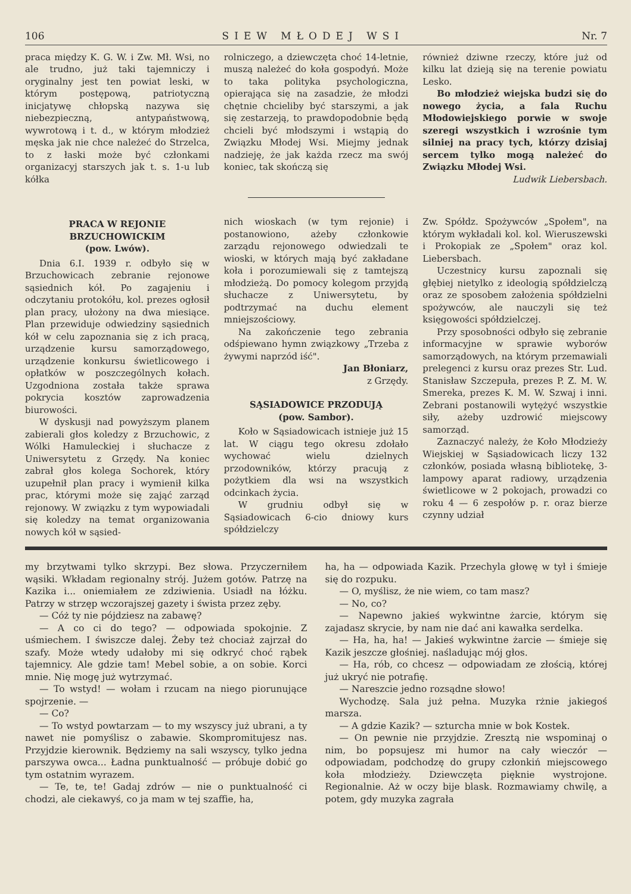106 SIEW MŁODEJ WSI Nr. 7
praca między K. G. W. i Zw. Mł. Wsi, no ale trudno, już taki tajemniczy i oryginalny jest ten powiat leski, w którym postępową, patriotyczną inicjatywę chłopską nazywa się niebezpieczną, antypaństwową, wywrotową i t. d., w którym młodzież męska jak nie chce należeć do Strzelca, to z łaski może być członkami organizacyj starszych jak t. s. 1-u lub kółka
rolniczego, a dziewczęta choć 14-letnie, muszą należeć do koła gospodyń. Może to taka polityka psychologiczna, opierająca się na zasadzie, że młodzi chętnie chcieliby być starszymi, a jak się zestarzeją, to prawdopodobnie będą chcieli być młodszymi i wstąpią do Związku Młodej Wsi. Miejmy jednak nadzieję, że jak każda rzecz ma swój koniec, tak skończą się
również dziwne rzeczy, które już od kilku lat dzieją się na terenie powiatu Lesko.
Bo młodzież wiejska budzi się do nowego życia, a fala Ruchu Młodowiejskiego porwie w swoje szeregi wszystkich i wzrośnie tym silniej na pracy tych, którzy dzisiaj sercem tylko mogą należeć do Związku Młodej Wsi.
Ludwik Liebersbach.
PRACA W REJONIE
BRZUCHOWICKIM
(pow. Lwów).
Dnia 6.I. 1939 r. odbyło się w Brzuchowicach zebranie rejonowe sąsiednich kół. Po zagajeniu i odczytaniu protokółu, kol. prezes ogłosił plan pracy, ułożony na dwa miesiące. Plan przewiduje odwiedziny sąsiednich kół w celu zapoznania się z ich pracą, urządzenie kursu samorządowego, urządzenie konkursu świetlicowego i opłatków w poszczególnych kołach. Uzgodniona została także sprawa pokrycia kosztów zaprowadzenia biurowości.
W dyskusji nad powyższym planem zabierali głos koledzy z Brzuchowic, z Wólki Hamuleckiej i słuchacze z Uniwersytetu z Grzędy. Na koniec zabrał głos kolega Sochorek, który uzupełnił plan pracy i wymienił kilka prac, którymi może się zająć zarząd rejonowy. W związku z tym wypowiadali się koledzy na temat organizowania nowych kół w sąsied-
nich wioskach (w tym rejonie) i postanowiono, ażeby członkowie zarządu rejonowego odwiedzali te wioski, w których mają być zakładane koła i porozumiewali się z tamtejszą młodzieżą. Do pomocy kolegom przyjdą słuchacze z Uniwersytetu, by podtrzymać na duchu element mniejszościowy.
Na zakończenie tego zebrania odśpiewano hymn związkowy „Trzeba z żywymi naprzód iść".
Jan Błoniarz,
z Grzędy.
SĄSIADOWICE PRZODUJĄ
(pow. Sambor).
Koło w Sąsiadowicach istnieje już 15 lat. W ciągu tego okresu zdołało wychować wielu dzielnych przodowników, którzy pracują z pożytkiem dla wsi na wszystkich odcinkach życia.
W grudniu odbył się w Sąsiadowicach 6-cio dniowy kurs spółdzielczy
Zw. Spółdz. Spożywców „Społem", na którym wykładali kol. kol. Wieruszewski i Prokopiak ze „Społem" oraz kol. Liebersbach.
Uczestnicy kursu zapoznali się głębiej nietylko z ideologią spółdzielczą oraz ze sposobem założenia spółdzielni spożywców, ale nauczyli się też księgowości spółdzielczej.
Przy sposobności odbyło się zebranie informacyjne w sprawie wyborów samorządowych, na którym przemawiali prelegenci z kursu oraz prezes Str. Lud. Stanisław Szczepuła, prezes P. Z. M. W. Smereka, prezes K. M. W. Szwaj i inni. Zebrani postanowili wytężyć wszystkie siły, ażeby uzdrowić miejscowy samorząd.
Zaznaczyć należy, że Koło Młodzieży Wiejskiej w Sąsiadowicach liczy 132 członków, posiada własną bibliotekę, 3-lampowy aparat radiowy, urządzenia świetlicowe w 2 pokojach, prowadzi co roku 4 — 6 zespołów p. r. oraz bierze czynny udział
my brzytwami tylko skrzypi. Bez słowa. Przyczerniłem wąsiki. Wkładam regionalny strój. Jużem gotów. Patrzę na Kazika i... oniemiałem ze zdziwienia. Usiadł na łóżku. Patrzy w strzęp wczorajszej gazety i śwista przez zęby.
— Cóż ty nie pójdziesz na zabawę?
— A co ci do tego? — odpowiada spokojnie. Z uśmiechem. I świszcze dalej. Żeby też chociaż zajrzał do szafy. Może wtedy udałoby mi się odkryć choć rąbek tajemnicy. Ale gdzie tam! Mebel sobie, a on sobie. Korci mnie. Nię mogę już wytrzymać.
— To wstyd! — wołam i rzucam na niego piorunujące spojrzenie. —
— Co?
— To wstyd powtarzam — to my wszyscy już ubrani, a ty nawet nie pomyślisz o zabawie. Skompromitujesz nas. Przyjdzie kierownik. Będziemy na sali wszyscy, tylko jedna parszywa owca... Ładna punktualność — próbuje dobić go tym ostatnim wyrazem.
— Te, te, te! Gadaj zdrów — nie o punktualność ci chodzi, ale ciekawyś, co ja mam w tej szaffie, ha,
ha, ha — odpowiada Kazik. Przechyla głowę w tył i śmieje się do rozpuku.
— O, myślisz, że nie wiem, co tam masz?
— No, co?
— Napewno jakieś wykwintne żarcie, którym się zajadasz skrycie, by nam nie dać ani kawałka serdelka.
— Ha, ha, ha! — Jakieś wykwintne żarcie — śmieje się Kazik jeszcze głośniej. naśladując mój głos.
— Ha, rób, co chcesz — odpowiadam ze złością, której już ukryć nie potrafię.
— Nareszcie jedno rozsądne słowo!
Wychodzę. Sala już pełna. Muzyka rżnie jakiegoś marsza.
— A gdzie Kazik? — szturcha mnie w bok Kostek.
— On pewnie nie przyjdzie. Zresztą nie wspominaj o nim, bo popsujesz mi humor na cały wieczór — odpowiadam, podchodzę do grupy członkiń miejscowego koła młodzieży. Dziewczęta pięknie wystrojone. Regionalnie. Aż w oczy bije blask. Rozmawiamy chwilę, a potem, gdy muzyka zagrała